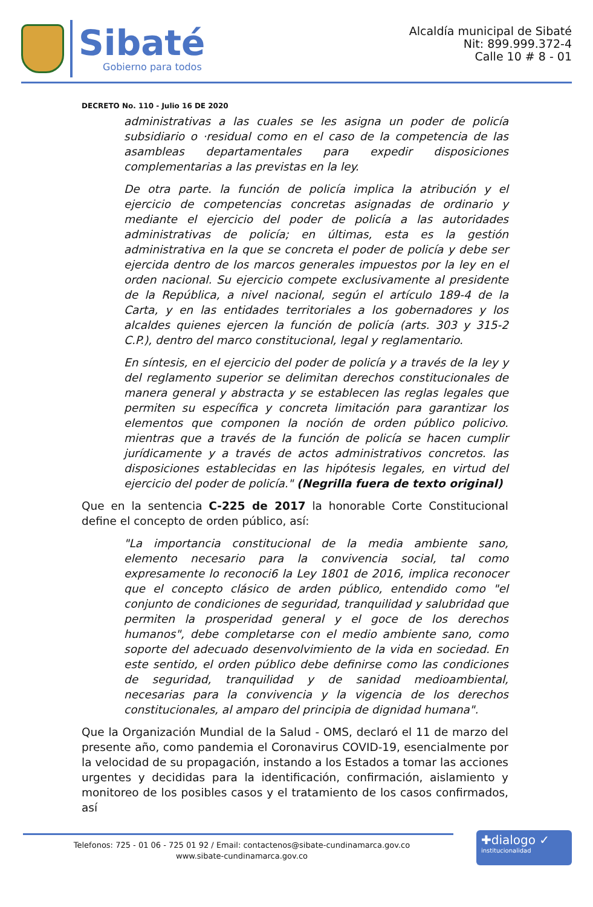Sibaté
Gobierno para todos
Alcaldía municipal de Sibaté
Nit: 899.999.372-4
Calle 10 # 8 - 01
DECRETO No. 110 - Julio 16 DE 2020
administrativas a las cuales se les asigna un poder de policía subsidiario o ·residual como en el caso de la competencia de las asambleas departamentales para expedir disposiciones complementarias a las previstas en la ley.
De otra parte. la función de policía implica la atribución y el ejercicio de competencias concretas asignadas de ordinario y mediante el ejercicio del poder de policía a las autoridades administrativas de policía; en últimas, esta es la gestión administrativa en la que se concreta el poder de policía y debe ser ejercida dentro de los marcos generales impuestos por la ley en el orden nacional. Su ejercicio compete exclusivamente al presidente de la República, a nivel nacional, según el artículo 189-4 de la Carta, y en las entidades territoriales a los gobernadores y los alcaldes quienes ejercen la función de policía (arts. 303 y 315-2 C.P.), dentro del marco constitucional, legal y reglamentario.
En síntesis, en el ejercicio del poder de policía y a través de la ley y del reglamento superior se delimitan derechos constitucionales de manera general y abstracta y se establecen las reglas legales que permiten su específica y concreta limitación para garantizar los elementos que componen la noción de orden público policivo. mientras que a través de la función de policía se hacen cumplir jurídicamente y a través de actos administrativos concretos. las disposiciones establecidas en las hipótesis legales, en virtud del ejercicio del poder de policía." (Negrilla fuera de texto original)
Que en la sentencia C-225 de 2017 la honorable Corte Constitucional define el concepto de orden público, así:
"La importancia constitucional de la media ambiente sano, elemento necesario para la convivencia social, tal como expresamente lo reconoci6 la Ley 1801 de 2016, implica reconocer que el concepto clásico de arden público, entendido como "el conjunto de condiciones de seguridad, tranquilidad y salubridad que permiten la prosperidad general y el goce de los derechos humanos", debe completarse con el medio ambiente sano, como soporte del adecuado desenvolvimiento de la vida en sociedad. En este sentido, el orden público debe definirse como las condiciones de seguridad, tranquilidad y de sanidad medioambiental, necesarias para la convivencia y la vigencia de los derechos constitucionales, al amparo del principia de dignidad humana".
Que la Organización Mundial de la Salud - OMS, declaró el 11 de marzo del presente año, como pandemia el Coronavirus COVID-19, esencialmente por la velocidad de su propagación, instando a los Estados a tomar las acciones urgentes y decididas para la identificación, confirmación, aislamiento y monitoreo de los posibles casos y el tratamiento de los casos confirmados, así
Telefonos: 725 - 01 06 - 725 01 92 / Email: contactenos@sibate-cundinamarca.gov.co
www.sibate-cundinamarca.gov.co
✚dialogo ✓
institucionalidad